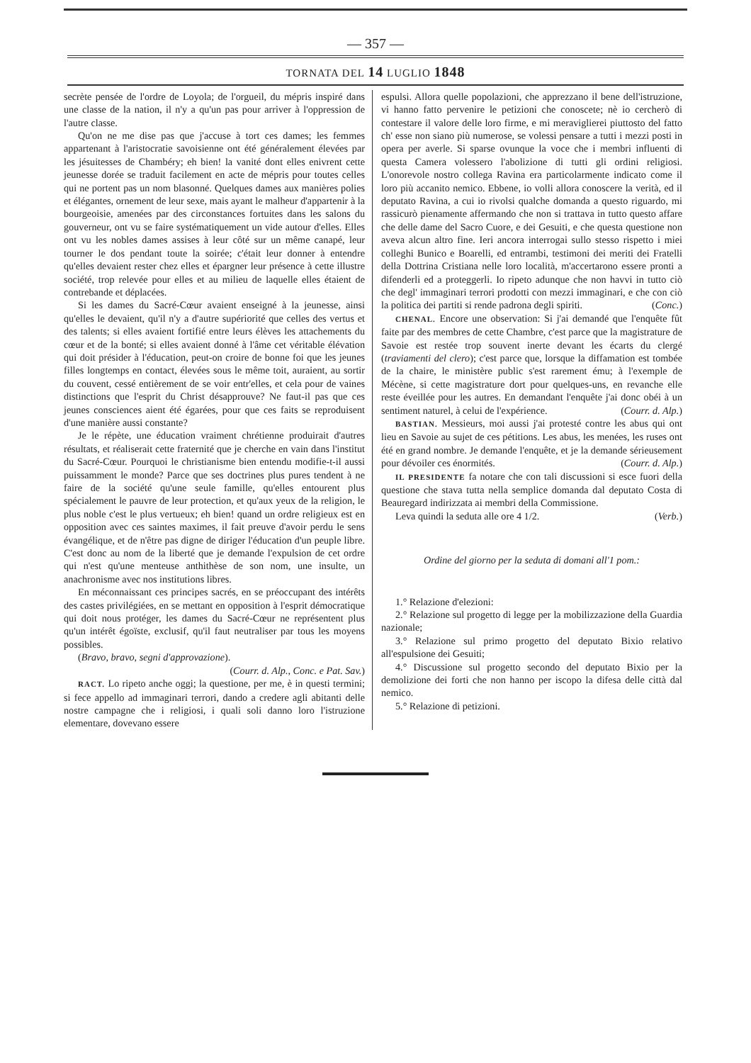— 357 —
TORNATA DEL 14 LUGLIO 1848
secrète pensée de l'ordre de Loyola; de l'orgueil, du mépris inspiré dans une classe de la nation, il n'y a qu'un pas pour arriver à l'oppression de l'autre classe.
Qu'on ne me dise pas que j'accuse à tort ces dames; les femmes appartenant à l'aristocratie savoisienne ont été généralement élevées par les jésuitesses de Chambéry; eh bien! la vanité dont elles enivrent cette jeunesse dorée se traduit facilement en acte de mépris pour toutes celles qui ne portent pas un nom blasonné. Quelques dames aux manières polies et élégantes, ornement de leur sexe, mais ayant le malheur d'appartenir à la bourgeoisie, amenées par des circonstances fortuites dans les salons du gouverneur, ont vu se faire systématiquement un vide autour d'elles. Elles ont vu les nobles dames assises à leur côté sur un même canapé, leur tourner le dos pendant toute la soirée; c'était leur donner à entendre qu'elles devaient rester chez elles et épargner leur présence à cette illustre société, trop relevée pour elles et au milieu de laquelle elles étaient de contrebande et déplacées.
Si les dames du Sacré-Cœur avaient enseigné à la jeunesse, ainsi qu'elles le devaient, qu'il n'y a d'autre supériorité que celles des vertus et des talents; si elles avaient fortifié entre leurs élèves les attachements du cœur et de la bonté; si elles avaient donné à l'âme cet véritable élévation qui doit présider à l'éducation, peut-on croire de bonne foi que les jeunes filles longtemps en contact, élevées sous le même toit, auraient, au sortir du couvent, cessé entièrement de se voir entr'elles, et cela pour de vaines distinctions que l'esprit du Christ désapprouve? Ne faut-il pas que ces jeunes consciences aient été égarées, pour que ces faits se reproduisent d'une manière aussi constante?
Je le répète, une éducation vraiment chrétienne produirait d'autres résultats, et réaliserait cette fraternité que je cherche en vain dans l'institut du Sacré-Cœur. Pourquoi le christianisme bien entendu modifie-t-il aussi puissamment le monde? Parce que ses doctrines plus pures tendent à ne faire de la société qu'une seule famille, qu'elles entourent plus spécialement le pauvre de leur protection, et qu'aux yeux de la religion, le plus noble c'est le plus vertueux; eh bien! quand un ordre religieux est en opposition avec ces saintes maximes, il fait preuve d'avoir perdu le sens évangélique, et de n'être pas digne de diriger l'éducation d'un peuple libre. C'est donc au nom de la liberté que je demande l'expulsion de cet ordre qui n'est qu'une menteuse anthithèse de son nom, une insulte, un anachronisme avec nos institutions libres.
En méconnaissant ces principes sacrés, en se préoccupant des intérêts des castes privilégiées, en se mettant en opposition à l'esprit démocratique qui doit nous protéger, les dames du Sacré-Cœur ne représentent plus qu'un intérêt égoïste, exclusif, qu'il faut neutraliser par tous les moyens possibles.
(Bravo, bravo, segni d'approvazione).
(Courr. d. Alp., Conc. e Pat. Sav.)
RACT. Lo ripeto anche oggi; la questione, per me, è in questi termini; si fece appello ad immaginari terrori, dando a credere agli abitanti delle nostre campagne che i religiosi, i quali soli danno loro l'istruzione elementare, dovevano essere
espulsi. Allora quelle popolazioni, che apprezzano il bene dell'istruzione, vi hanno fatto pervenire le petizioni che conoscete; nè io cercherò di contestare il valore delle loro firme, e mi meraviglierei piuttosto del fatto ch' esse non siano più numerose, se volessi pensare a tutti i mezzi posti in opera per averle. Si sparse ovunque la voce che i membri influenti di questa Camera volessero l'abolizione di tutti gli ordini religiosi. L'onorevole nostro collega Ravina era particolarmente indicato come il loro più accanito nemico. Ebbene, io volli allora conoscere la verità, ed il deputato Ravina, a cui io rivolsi qualche domanda a questo riguardo, mi rassicurò pienamente affermando che non si trattava in tutto questo affare che delle dame del Sacro Cuore, e dei Gesuiti, e che questa questione non aveva alcun altro fine. Ieri ancora interrogai sullo stesso rispetto i miei colleghi Bunico e Boarelli, ed entrambi, testimoni dei meriti dei Fratelli della Dottrina Cristiana nelle loro località, m'accertarono essere pronti a difenderli ed a proteggerli. Io ripeto adunque che non havvi in tutto ciò che degl' immaginari terrori prodotti con mezzi immaginari, e che con ciò la politica dei partiti si rende padrona degli spiriti. (Conc.)
CHENAL. Encore une observation: Si j'ai demandé que l'enquête fût faite par des membres de cette Chambre, c'est parce que la magistrature de Savoie est restée trop souvent inerte devant les écarts du clergé (traviamenti del clero); c'est parce que, lorsque la diffamation est tombée de la chaire, le ministère public s'est rarement ému; à l'exemple de Mécène, si cette magistrature dort pour quelques-uns, en revanche elle reste éveillée pour les autres. En demandant l'enquête j'ai donc obéi à un sentiment naturel, à celui de l'expérience. (Courr. d. Alp.)
BASTIAN. Messieurs, moi aussi j'ai protesté contre les abus qui ont lieu en Savoie au sujet de ces pétitions. Les abus, les menées, les ruses ont été en grand nombre. Je demande l'enquête, et je la demande sérieusement pour dévoiler ces énormités. (Courr. d. Alp.)
IL PRESIDENTE fa notare che con tali discussioni si esce fuori della questione che stava tutta nella semplice domanda dal deputato Costa di Beauregard indirizzata ai membri della Commissione.
Leva quindi la seduta alle ore 4 1/2. (Verb.)
Ordine del giorno per la seduta di domani all'1 pom.:
1.° Relazione d'elezioni:
2.° Relazione sul progetto di legge per la mobilizzazione della Guardia nazionale;
3.° Relazione sul primo progetto del deputato Bixio relativo all'espulsione dei Gesuiti;
4.° Discussione sul progetto secondo del deputato Bixio per la demolizione dei forti che non hanno per iscopo la difesa delle città dal nemico.
5.° Relazione di petizioni.